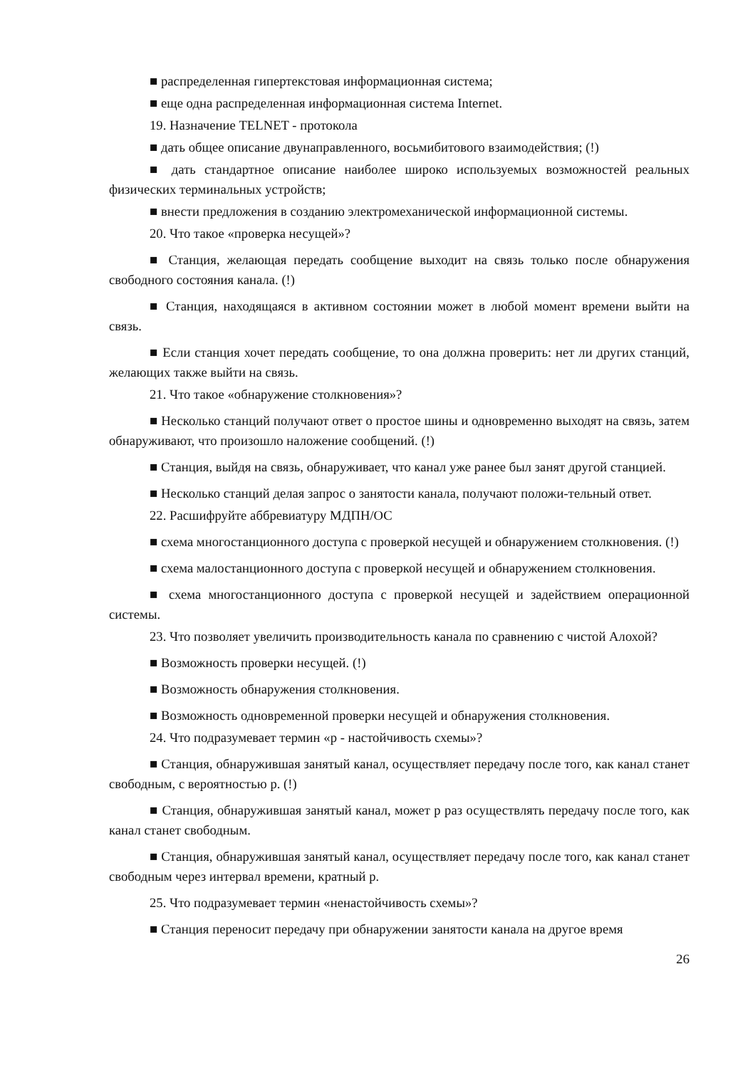■ распределенная гипертекстовая информационная система;
■ еще одна распределенная информационная система Internet.
19. Назначение TELNET - протокола
■ дать общее описание двунаправленного, восьмибитового взаимодействия; (!)
■ дать стандартное описание наиболее широко используемых возможностей реальных физических терминальных устройств;
■ внести предложения в созданию электромеханической информационной системы.
20. Что такое «проверка несущей»?
■ Станция, желающая передать сообщение выходит на связь только после обнаружения свободного состояния канала. (!)
■ Станция, находящаяся в активном состоянии может в любой момент времени выйти на связь.
■ Если станция хочет передать сообщение, то она должна проверить: нет ли других станций, желающих также выйти на связь.
21. Что такое «обнаружение столкновения»?
■ Несколько станций получают ответ о простое шины и одновременно выходят на связь, затем обнаруживают, что произошло наложение сообщений. (!)
■ Станция, выйдя на связь, обнаруживает, что канал уже ранее был занят другой станцией.
■ Несколько станций делая запрос о занятости канала, получают положи-тельный ответ.
22. Расшифруйте аббревиатуру МДПН/ОС
■ схема многостанционного доступа с проверкой несущей и обнаружением столкновения. (!)
■ схема малостанционного доступа с проверкой несущей и обнаружением столкновения.
■ схема многостанционного доступа с проверкой несущей и задействием операционной системы.
23. Что позволяет увеличить производительность канала по сравнению с чистой Алохой?
■ Возможность проверки несущей. (!)
■ Возможность обнаружения столкновения.
■ Возможность одновременной проверки несущей и обнаружения столкновения.
24. Что подразумевает термин «р - настойчивость схемы»?
■ Станция, обнаружившая занятый канал, осуществляет передачу после того, как канал станет свободным, с вероятностью р. (!)
■ Станция, обнаружившая занятый канал, может р раз осуществлять передачу после того, как канал станет свободным.
■ Станция, обнаружившая занятый канал, осуществляет передачу после того, как канал станет свободным через интервал времени, кратный р.
25. Что подразумевает термин «ненастойчивость схемы»?
■ Станция переносит передачу при обнаружении занятости канала на другое время
26